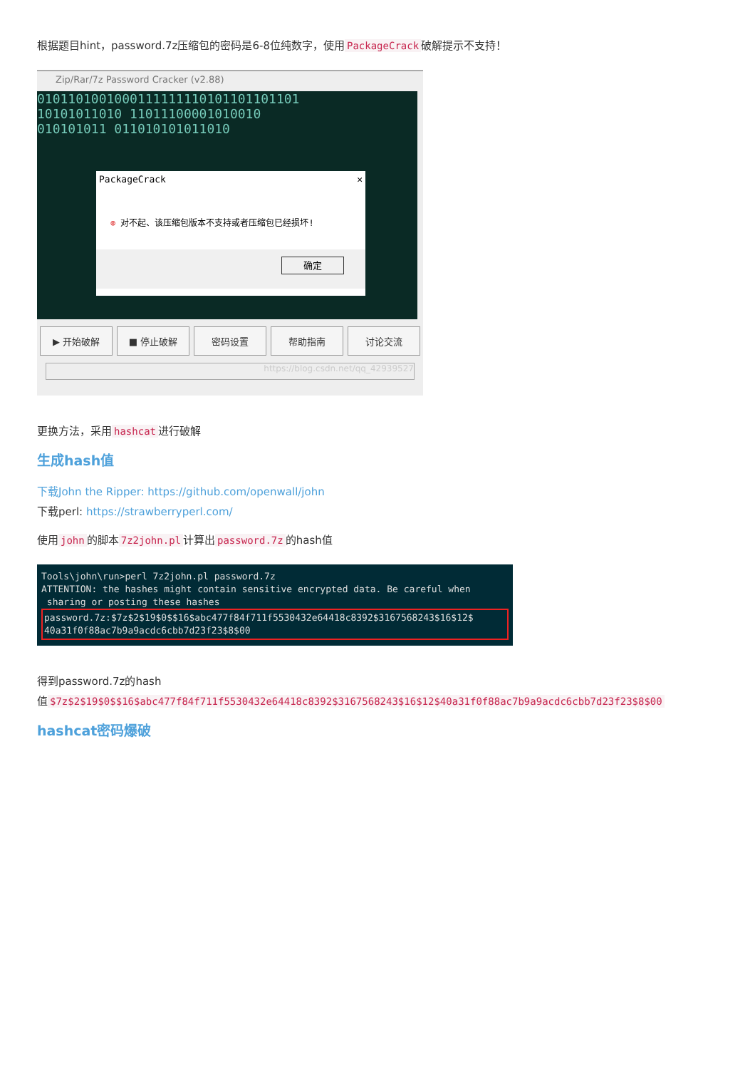根据题目hint，password.7z压缩包的密码是6-8位纯数字，使用 PackageCrack 破解提示不支持！
Zip/Rar/7z Password Cracker (v2.88)
0101101001000111111110101101101101
10101011010 11011100001010010
010101011 011010101011010
PackageCrack ✕
⊗ 对不起、该压缩包版本不支持或者压缩包已经损坏!
确定
▶ 开始破解 ■ 停止破解 密码设置 帮助指南 讨论交流
https://blog.csdn.net/qq_42939527
更换方法，采用 hashcat 进行破解
生成hash值
下载John the Ripper: https://github.com/openwall/john
下载perl: https://strawberryperl.com/
使用 john 的脚本 7z2john.pl 计算出 password.7z 的hash值
Tools\john\run>perl 7z2john.pl password.7z
ATTENTION: the hashes might contain sensitive encrypted data. Be careful when
sharing or posting these hashes
password.7z:$7z$2$19$0$$16$abc477f84f711f5530432e64418c8392$3167568243$16$12$
40a31f0f88ac7b9a9acdc6cbb7d23f23$8$00
得到password.7z的hash
值 $7z$2$19$0$$16$abc477f84f711f5530432e64418c8392$3167568243$16$12$40a31f0f88ac7b9a9acdc6cbb7d23f23$8$00
hashcat密码爆破